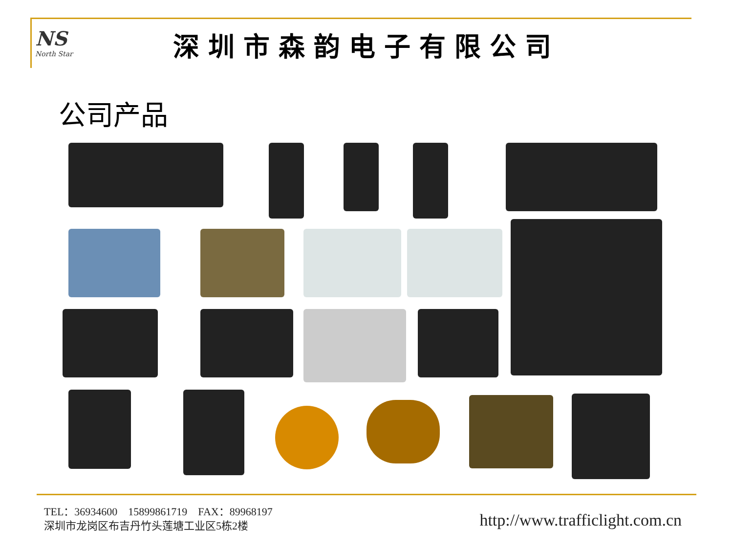NS
North Star
深圳市森韵电子有限公司
公司产品
TEL：36934600 15899861719 FAX：89968197
深圳市龙岗区布吉丹竹头莲塘工业区5栋2楼
http://www.trafficlight.com.cn